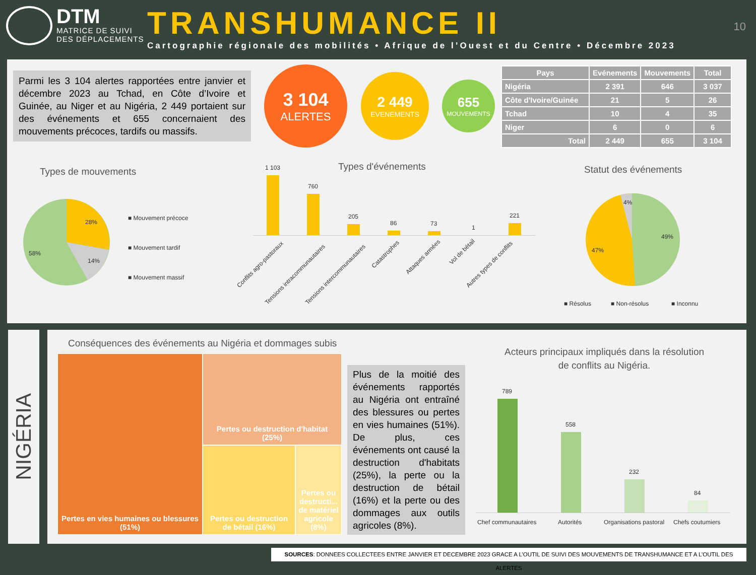DTM
MATRICE DE SUIVI
DES DÉPLACEMENTS
TRANSHUMANCE II
Cartographie régionale des mobilités • Afrique de l’Ouest et du Centre • Décembre 2023
10
Parmi les 3 104 alertes rapportées entre janvier et décembre 2023 au Tchad, en Côte d’Ivoire et Guinée, au Niger et au Nigéria, 2 449 portaient sur des événements et 655 concernaient des mouvements précoces, tardifs ou massifs.
3 104
ALERTES
2 449
EVENEMENTS
655
MOUVEMENTS
| Pays | Evénements | Mouvements | Total |
| --- | --- | --- | --- |
| Nigéria | 2 391 | 646 | 3 037 |
| Côte d'Ivoire/Guinée | 21 | 5 | 26 |
| Tchad | 10 | 4 | 35 |
| Niger | 6 | 0 | 6 |
| Total | 2 449 | 655 | 3 104 |
Types de mouvements
28%
14%
58%
■ Mouvement précoce
■ Mouvement tardif
■ Mouvement massif
Types d'événements
1 103
760
205
86 73
1
221
Conflits agro-pastoraux
Tensions intracommunautaires Tensions intercommunautaires
Catastrophes Attaques armées
Vol de bétail
Autres types de conflits
Statut des événements
4%
49%
47%
■ Résolus ■ Non-résolus ■ Inconnu
NIGÉRIA
Conséquences des événements au Nigéria et dommages subis
Pertes en vies humaines ou blessures
(51%)
Pertes ou destruction d'habitat
(25%)
Pertes ou destruction
de bétail (16%)
Pertes ou destructi... de matériel agricole (8%)
Plus de la moitié des événements rapportés au Nigéria ont entraîné des blessures ou pertes en vies humaines (51%). De plus, ces événements ont causé la destruction d'habitats (25%), la perte ou la destruction de bétail (16%) et la perte ou des dommages aux outils agricoles (8%).
Acteurs principaux impliqués dans la résolution de conflits au Nigéria.
789
558
232
84
Chef communautaires Autorités Organisations pastoral Chefs coutumiers
SOURCES: DONNEES COLLECTEES ENTRE JANVIER ET DECEMBRE 2023 GRACE A L’OUTIL DE SUIVI DES MOUVEMENTS DE TRANSHUMANCE ET A L’OUTIL DES ALERTES